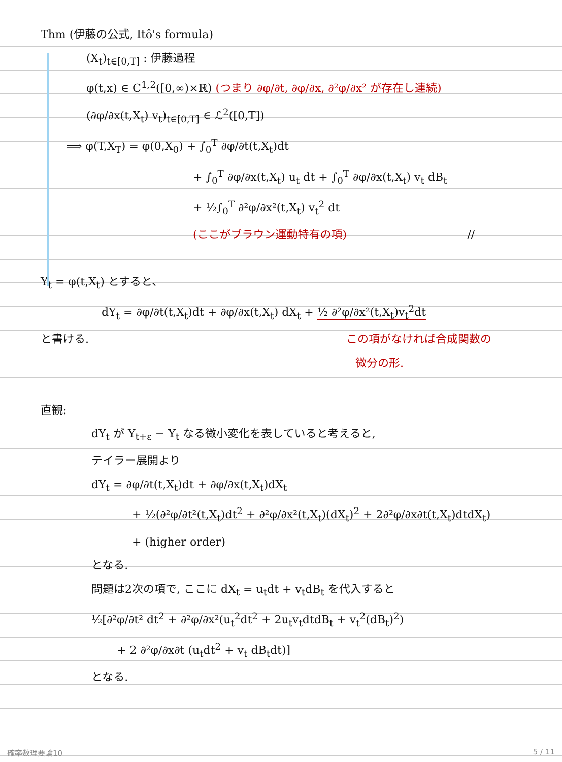Thm (伊藤の公式, Itô's formula)
(X<sub>t</sub>)<sub>t∈[0,T]</sub> : 伊藤過程
φ(t,x) ∈ C<sup>1,2</sup>([0,∞)×ℝ) (つまり ∂φ/∂t, ∂φ/∂x, ∂²φ/∂x² が存在し連続)
(∂φ/∂x(t,X<sub>t</sub>) v<sub>t</sub>)<sub>t∈[0,T]</sub> ∈ ℒ<sup>2</sup>([0,T])
⟹ φ(T,X<sub>T</sub>) = φ(0,X<sub>0</sub>) + ∫<sub>0</sub><sup>T</sup> ∂φ/∂t(t,X<sub>t</sub>)dt
+ ∫<sub>0</sub><sup>T</sup> ∂φ/∂x(t,X<sub>t</sub>) u<sub>t</sub> dt + ∫<sub>0</sub><sup>T</sup> ∂φ/∂x(t,X<sub>t</sub>) v<sub>t</sub> dB<sub>t</sub>
+ ½∫<sub>0</sub><sup>T</sup> ∂²φ/∂x²(t,X<sub>t</sub>) v<sub>t</sub><sup>2</sup> dt
(ここがブラウン運動特有の項) //
Y<sub>t</sub> = φ(t,X<sub>t</sub>) とすると、
dY<sub>t</sub> = ∂φ/∂t(t,X<sub>t</sub>)dt + ∂φ/∂x(t,X<sub>t</sub>) dX<sub>t</sub> + ½ ∂²φ/∂x²(t,X<sub>t</sub>)v<sub>t</sub><sup>2</sup>dt
と書ける. この項がなければ合成関数の
微分の形.
直観:
dY<sub>t</sub> が Y<sub>t+ε</sub> − Y<sub>t</sub> なる微小変化を表していると考えると,
テイラー展開より
dY<sub>t</sub> = ∂φ/∂t(t,X<sub>t</sub>)dt + ∂φ/∂x(t,X<sub>t</sub>)dX<sub>t</sub>
+ ½(∂²φ/∂t²(t,X<sub>t</sub>)dt<sup>2</sup> + ∂²φ/∂x²(t,X<sub>t</sub>)(dX<sub>t</sub>)<sup>2</sup> + 2∂²φ/∂x∂t(t,X<sub>t</sub>)dtdX<sub>t</sub>)
+ (higher order)
となる.
問題は2次の項で, ここに dX<sub>t</sub> = u<sub>t</sub>dt + v<sub>t</sub>dB<sub>t</sub> を代入すると
½[∂²φ/∂t² dt<sup>2</sup> + ∂²φ/∂x²(u<sub>t</sub><sup>2</sup>dt<sup>2</sup> + 2u<sub>t</sub>v<sub>t</sub>dtdB<sub>t</sub> + v<sub>t</sub><sup>2</sup>(dB<sub>t</sub>)<sup>2</sup>)
+ 2 ∂²φ/∂x∂t (u<sub>t</sub>dt<sup>2</sup> + v<sub>t</sub> dB<sub>t</sub>dt)]
となる.
確率数理要論10 5 / 11